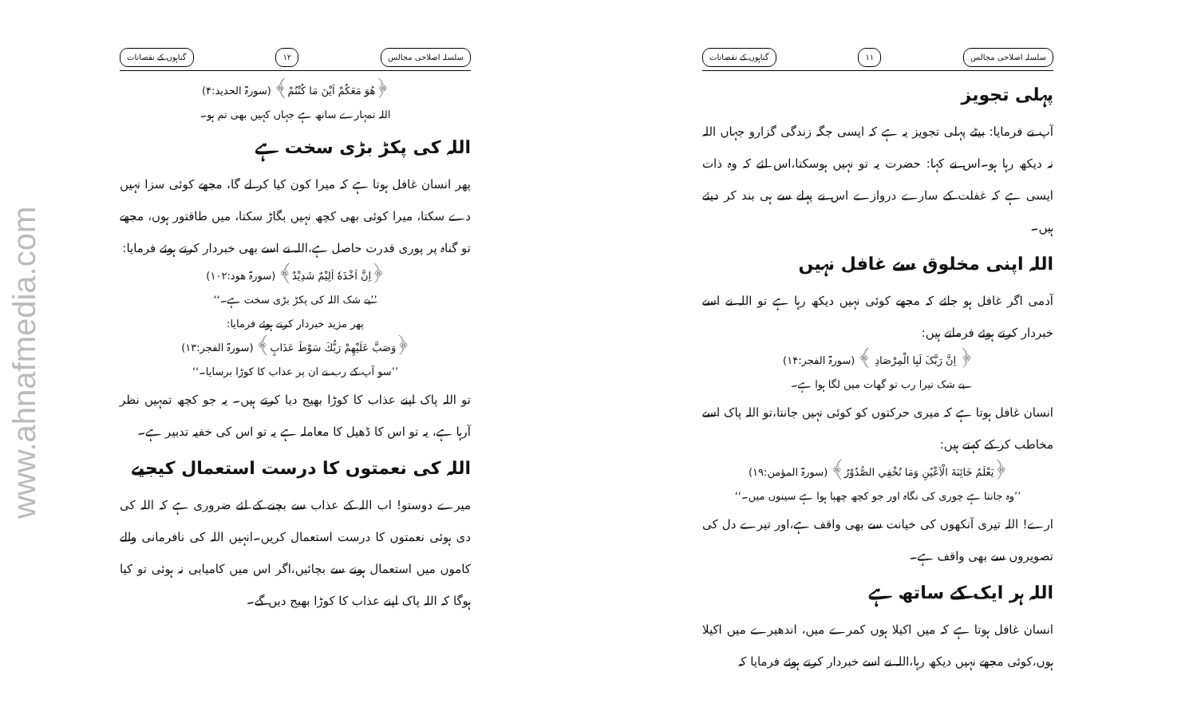www.ahnafmedia.com
سلسلہ اصلاحی مجالس ۱۱ گناہوں کے نقصانات
پہلی تجویز
آپ نے فرمایا: بیٹے پہلی تجویز یہ ہے کہ ایسی جگہ زندگی گزارو جہاں اللہ نہ دیکھ رہا ہو۔اس نے کہا: حضرت یہ تو نہیں ہوسکتا،اس لئے کہ وہ ذات ایسی ہے کہ غفلت کے سارے دروازے اس نے پہلے سے ہی بند کر دیئے ہیں۔
اللہ اپنی مخلوق سے غافل نہیں
آدمی اگر غافل ہو جائے کہ مجھے کوئی نہیں دیکھ رہا ہے تو اللہ نے اسے خبردار کرتے ہوئے فرماتے ہیں:
﴿ اِنَّ رَبَّکَ لَبِا الْمِرْصَادِ ﴾ (سورۃ الفجر:۱۴)
بے شک تیرا رب تو گھات میں لگا ہوا ہے۔
انسان غافل ہوتا ہے کہ میری حرکتوں کو کوئی نہیں جانتا،تو اللہ پاک اسے مخاطب کر کے کہتے ہیں:
﴿يَعْلَمُ خَائِنَةَ الْاَعْيُنِ وَمَا تُخْفِي الصُّدُوْرُ﴾ (سورۃ المؤمن:۱۹)
’’وہ جانتا ہے چوری کی نگاہ اور جو کچھ چھپا ہوا ہے سینوں میں۔‘‘
ارے! اللہ تیری آنکھوں کی خیانت سے بھی واقف ہے،اور تیرے دل کی تصویروں سے بھی واقف ہے۔
اللہ ہر ایک کے ساتھ ہے
انسان غافل ہوتا ہے کہ میں اکیلا ہوں کمرے میں، اندھیرے میں اکیلا ہوں،کوئی مجھے نہیں دیکھ رہا،اللہ نے اسے خبردار کرتے ہوئے فرمایا کہ
سلسلہ اصلاحی مجالس ۱۲ گناہوں کے نقصانات
﴿هُوَ مَعَكُمْ اَيْنَ مَا كُنْتُمْ﴾ (سورۃ الحدید:۴)
اللہ تمہارے ساتھ ہے جہاں کہیں بھی تم ہو۔
اللہ کی پکڑ بڑی سخت ہے
پھر انسان غافل ہوتا ہے کہ میرا کون کیا کر لے گا، مجھے کوئی سزا نہیں دے سکتا، میرا کوئی بھی کچھ نہیں بگاڑ سکتا، میں طاقتور ہوں، مجھے تو گناہ پر پوری قدرت حاصل ہے،اللہ نے اسے بھی خبردار کرتے ہوئے فرمایا:
﴿اِنَّ اَخْذَهٗ اَلِيْمٌ شَدِيْدٌ﴾ (سورۃ ھود:۱۰۲)
’’بے شک اللہ کی پکڑ بڑی سخت ہے۔‘‘
پھر مزید خبردار کرتے ہوئے فرمایا:
﴿وَصَبَّ عَلَيْهِمْ رَبُّكَ سَوْطَ عَذَابٍ﴾ (سورۃ الفجر:۱۳)
’’سو آپ کے رب نے ان پر عذاب کا کوڑا برسایا۔‘‘
تو اللہ پاک اپنے عذاب کا کوڑا بھیج دیا کرتے ہیں۔ یہ جو کچھ تمہیں نظر آرہا ہے، یہ تو اس کا ڈھیل کا معاملہ ہے یہ تو اس کی خفیہ تدبیر ہے۔
اللہ کی نعمتوں کا درست استعمال کیجیے
میرے دوستو! اب اللہ کے عذاب سے بچنے کے لئے ضروری ہے کہ اللہ کی دی ہوئی نعمتوں کا درست استعمال کریں۔انہیں اللہ کی نافرمانی والے کاموں میں استعمال ہونے سے بچائیں،اگر اس میں کامیابی نہ ہوئی تو کیا ہوگا کہ اللہ پاک اپنے عذاب کا کوڑا بھیج دیں گے۔